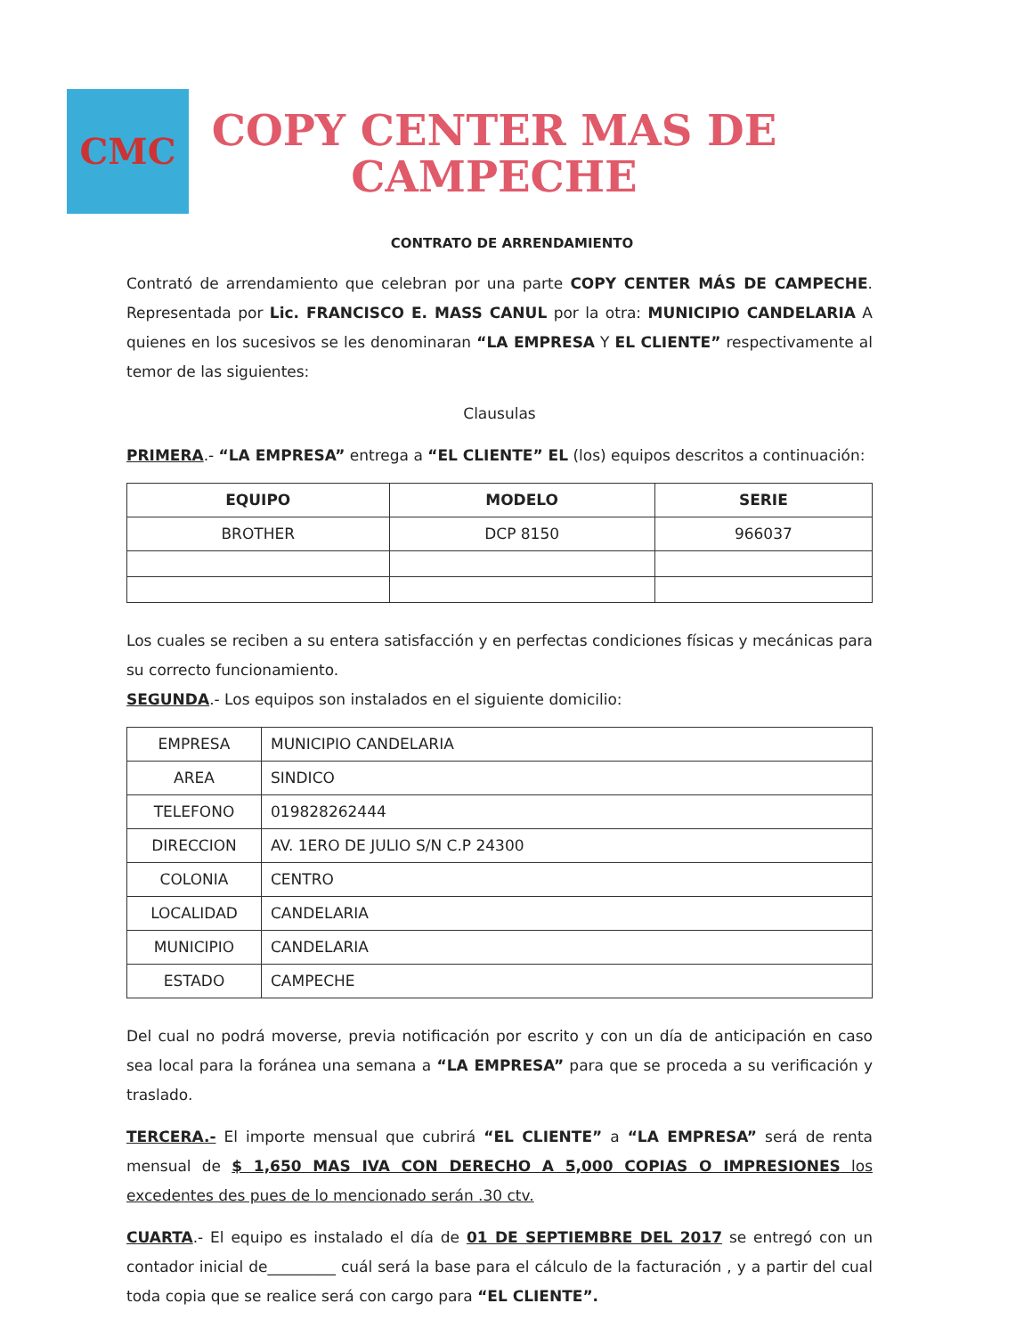CMC
COPY CENTER MAS DE CAMPECHE
CONTRATO DE ARRENDAMIENTO
Contrató de arrendamiento que celebran por una parte COPY CENTER MÁS DE CAMPECHE. Representada por Lic. FRANCISCO E. MASS CANUL por la otra: MUNICIPIO CANDELARIA A quienes en los sucesivos se les denominaran “LA EMPRESA Y EL CLIENTE” respectivamente al temor de las siguientes:
Clausulas
PRIMERA.- “LA EMPRESA” entrega a “EL CLIENTE” EL (los) equipos descritos a continuación:
| EQUIPO | MODELO | SERIE |
| --- | --- | --- |
| BROTHER | DCP 8150 | 966037 |
Los cuales se reciben a su entera satisfacción y en perfectas condiciones físicas y mecánicas para su correcto funcionamiento.
SEGUNDA.- Los equipos son instalados en el siguiente domicilio:
| EMPRESA | MUNICIPIO CANDELARIA |
| AREA | SINDICO |
| TELEFONO | 019828262444 |
| DIRECCION | AV. 1ERO DE JULIO S/N C.P 24300 |
| COLONIA | CENTRO |
| LOCALIDAD | CANDELARIA |
| MUNICIPIO | CANDELARIA |
| ESTADO | CAMPECHE |
Del cual no podrá moverse, previa notificación por escrito y con un día de anticipación en caso sea local para la foránea una semana a “LA EMPRESA” para que se proceda a su verificación y traslado.
TERCERA.- El importe mensual que cubrirá “EL CLIENTE” a “LA EMPRESA” será de renta mensual de $ 1,650 MAS IVA CON DERECHO A 5,000 COPIAS O IMPRESIONES los excedentes des pues de lo mencionado serán .30 ctv.
CUARTA.- El equipo es instalado el día de 01 DE SEPTIEMBRE DEL 2017 se entregó con un contador inicial de_________ cuál será la base para el cálculo de la facturación , y a partir del cual toda copia que se realice será con cargo para “EL CLIENTE”.